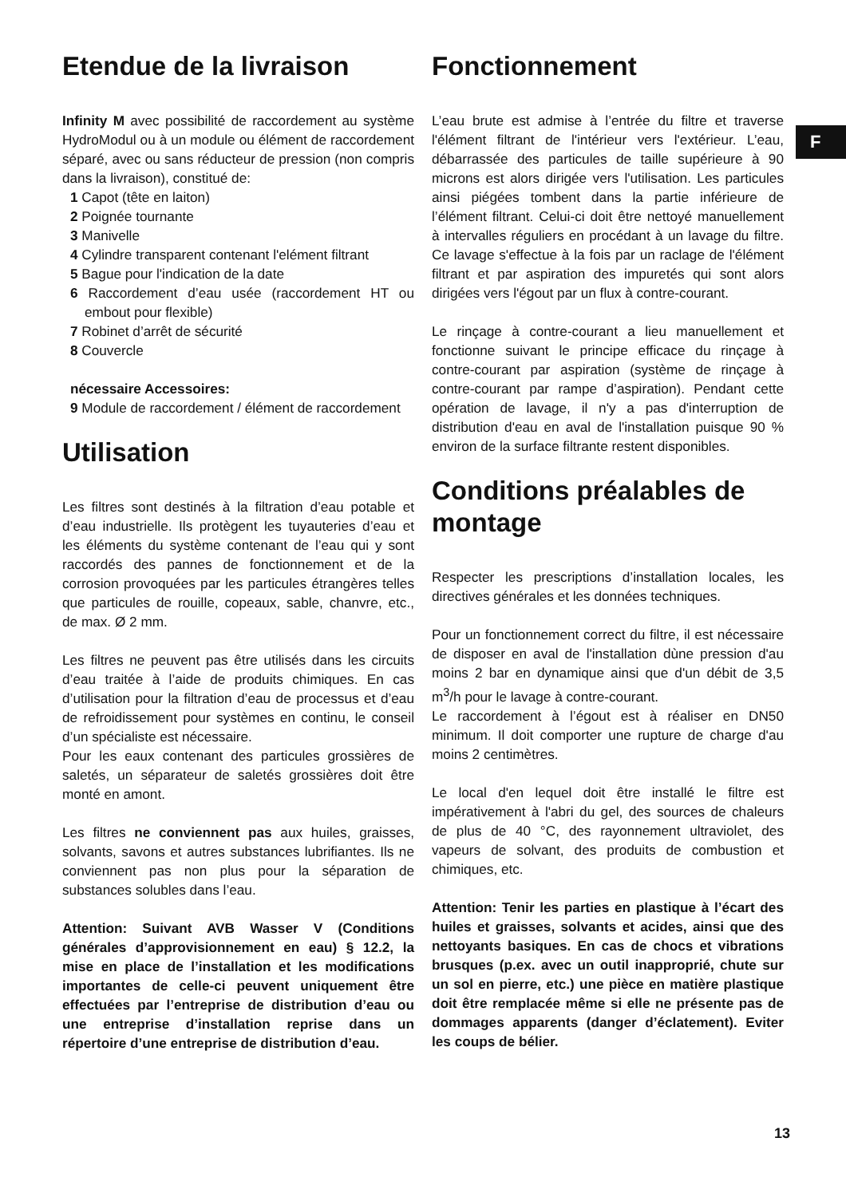F
Etendue de la livraison
Infinity M avec possibilité de raccordement au système HydroModul ou à un module ou élément de raccordement séparé, avec ou sans réducteur de pression (non compris dans la livraison), constitué de:
1 Capot (tête en laiton)
2 Poignée tournante
3 Manivelle
4 Cylindre transparent contenant l'elément filtrant
5 Bague pour l'indication de la date
6 Raccordement d’eau usée (raccordement HT ou embout pour flexible)
7 Robinet d’arrêt de sécurité
8 Couvercle
nécessaire Accessoires:
9 Module de raccordement / élément de raccordement
Utilisation
Les filtres sont destinés à la filtration d’eau potable et d’eau industrielle. Ils protègent les tuyauteries d’eau et les éléments du système contenant de l’eau qui y sont raccordés des pannes de fonctionnement et de la corrosion provoquées par les particules étrangères telles que particules de rouille, copeaux, sable, chanvre, etc., de max. Ø 2 mm.
Les filtres ne peuvent pas être utilisés dans les circuits d’eau traitée à l’aide de produits chimiques. En cas d’utilisation pour la filtration d’eau de processus et d’eau de refroidissement pour systèmes en continu, le conseil d’un spécialiste est nécessaire.
Pour les eaux contenant des particules grossières de saletés, un séparateur de saletés grossières doit être monté en amont.
Les filtres ne conviennent pas aux huiles, graisses, solvants, savons et autres substances lubrifiantes. Ils ne conviennent pas non plus pour la séparation de substances solubles dans l’eau.
Attention: Suivant AVB Wasser V (Conditions générales d’approvisionnement en eau) § 12.2, la mise en place de l’installation et les modifications importantes de celle-ci peuvent uniquement être effectuées par l’entreprise de distribution d’eau ou une entreprise d’installation reprise dans un répertoire d’une entreprise de distribution d’eau.
Fonctionnement
L’eau brute est admise à l’entrée du filtre et traverse l'élément filtrant de l'intérieur vers l'extérieur. L’eau, débarrassée des particules de taille supérieure à 90 microns est alors dirigée vers l'utilisation. Les particules ainsi piégées tombent dans la partie inférieure de l’élément filtrant. Celui-ci doit être nettoyé manuellement à intervalles réguliers en procédant à un lavage du filtre. Ce lavage s'effectue à la fois par un raclage de l'élément filtrant et par aspiration des impuretés qui sont alors dirigées vers l'égout par un flux à contre-courant.
Le rinçage à contre-courant a lieu manuellement et fonctionne suivant le principe efficace du rinçage à contre-courant par aspiration (système de rinçage à contre-courant par rampe d’aspiration). Pendant cette opération de lavage, il n'y a pas d'interruption de distribution d'eau en aval de l'installation puisque 90 % environ de la surface filtrante restent disponibles.
Conditions préalables de montage
Respecter les prescriptions d’installation locales, les directives générales et les données techniques.
Pour un fonctionnement correct du filtre, il est nécessaire de disposer en aval de l'installation dùne pression d'au moins 2 bar en dynamique ainsi que d'un débit de 3,5 m<sup>3</sup>/h pour le lavage à contre-courant.
Le raccordement à l’égout est à réaliser en DN50 minimum. Il doit comporter une rupture de charge d'au moins 2 centimètres.
Le local d'en lequel doit être installé le filtre est impérativement à l'abri du gel, des sources de chaleurs de plus de 40 °C, des rayonnement ultraviolet, des vapeurs de solvant, des produits de combustion et chimiques, etc.
Attention: Tenir les parties en plastique à l’écart des huiles et graisses, solvants et acides, ainsi que des nettoyants basiques. En cas de chocs et vibrations brusques (p.ex. avec un outil inapproprié, chute sur un sol en pierre, etc.) une pièce en matière plastique doit être remplacée même si elle ne présente pas de dommages apparents (danger d’éclatement). Eviter les coups de bélier.
13